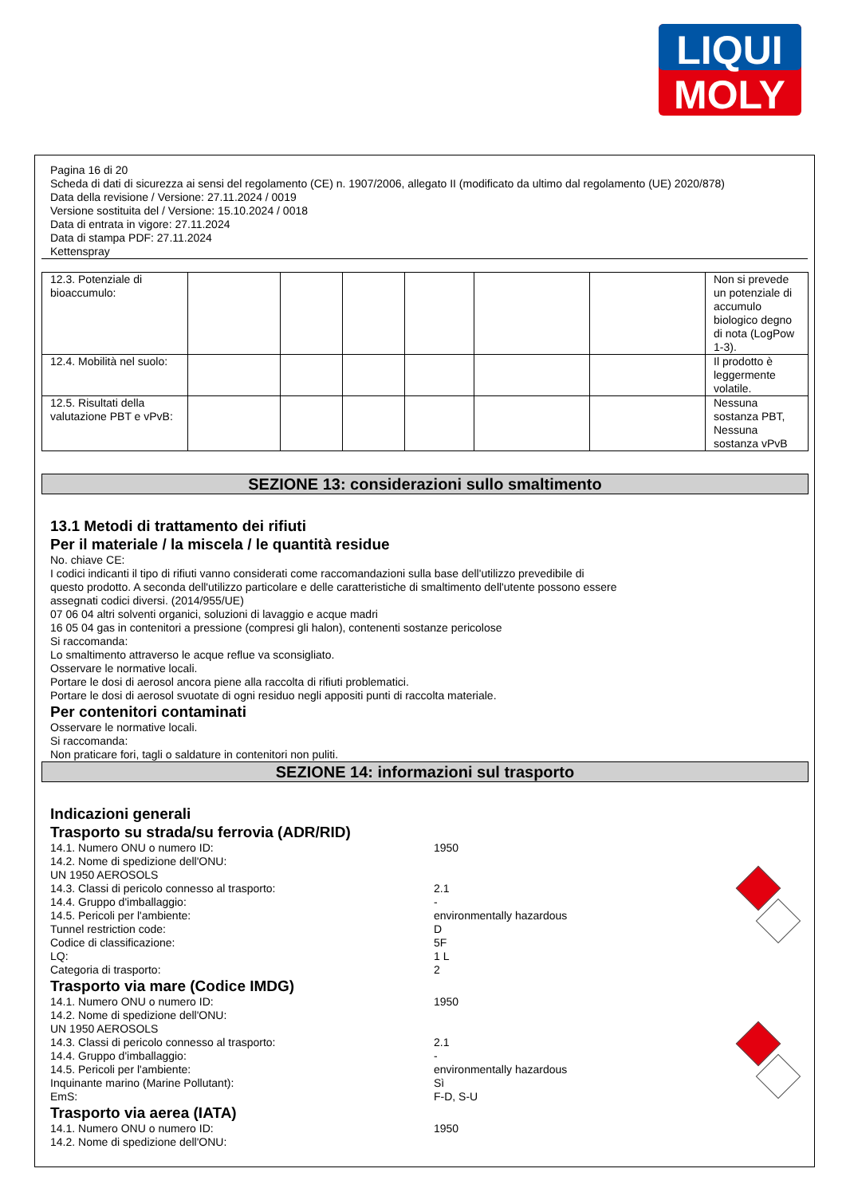LIQUI
MOLY
Pagina 16 di 20
Scheda di dati di sicurezza ai sensi del regolamento (CE) n. 1907/2006, allegato II (modificato da ultimo dal regolamento (UE) 2020/878)
Data della revisione / Versione: 27.11.2024 / 0019
Versione sostituita del / Versione: 15.10.2024 / 0018
Data di entrata in vigore: 27.11.2024
Data di stampa PDF: 27.11.2024
Kettenspray
| 12.3. Potenziale di bioaccumulo: | | | | | | | Non si prevede un potenziale di accumulo biologico degno di nota (LogPow 1-3). |
| 12.4. Mobilità nel suolo: | | | | | | | Il prodotto è leggermente volatile. |
| 12.5. Risultati della valutazione PBT e vPvB: | | | | | | | Nessuna sostanza PBT, Nessuna sostanza vPvB |
SEZIONE 13: considerazioni sullo smaltimento
13.1 Metodi di trattamento dei rifiuti
Per il materiale / la miscela / le quantità residue
No. chiave CE:
I codici indicanti il tipo di rifiuti vanno considerati come raccomandazioni sulla base dell'utilizzo prevedibile di
questo prodotto. A seconda dell'utilizzo particolare e delle caratteristiche di smaltimento dell'utente possono essere
assegnati codici diversi. (2014/955/UE)
07 06 04 altri solventi organici, soluzioni di lavaggio e acque madri
16 05 04 gas in contenitori a pressione (compresi gli halon), contenenti sostanze pericolose
Si raccomanda:
Lo smaltimento attraverso le acque reflue va sconsigliato.
Osservare le normative locali.
Portare le dosi di aerosol ancora piene alla raccolta di rifiuti problematici.
Portare le dosi di aerosol svuotate di ogni residuo negli appositi punti di raccolta materiale.
Per contenitori contaminati
Osservare le normative locali.
Si raccomanda:
Non praticare fori, tagli o saldature in contenitori non puliti.
SEZIONE 14: informazioni sul trasporto
Indicazioni generali
Trasporto su strada/su ferrovia (ADR/RID)
14.1. Numero ONU o numero ID: 1950
14.2. Nome di spedizione dell'ONU:
UN 1950 AEROSOLS
14.3. Classi di pericolo connesso al trasporto: 2.1
14.4. Gruppo d'imballaggio: -
14.5. Pericoli per l'ambiente: environmentally hazardous
Tunnel restriction code: D
Codice di classificazione: 5F
LQ: 1 L
Categoria di trasporto: 2
Trasporto via mare (Codice IMDG)
14.1. Numero ONU o numero ID: 1950
14.2. Nome di spedizione dell'ONU:
UN 1950 AEROSOLS
14.3. Classi di pericolo connesso al trasporto: 2.1
14.4. Gruppo d'imballaggio: -
14.5. Pericoli per l'ambiente: environmentally hazardous
Inquinante marino (Marine Pollutant): Sì
EmS: F-D, S-U
Trasporto via aerea (IATA)
14.1. Numero ONU o numero ID: 1950
14.2. Nome di spedizione dell'ONU: